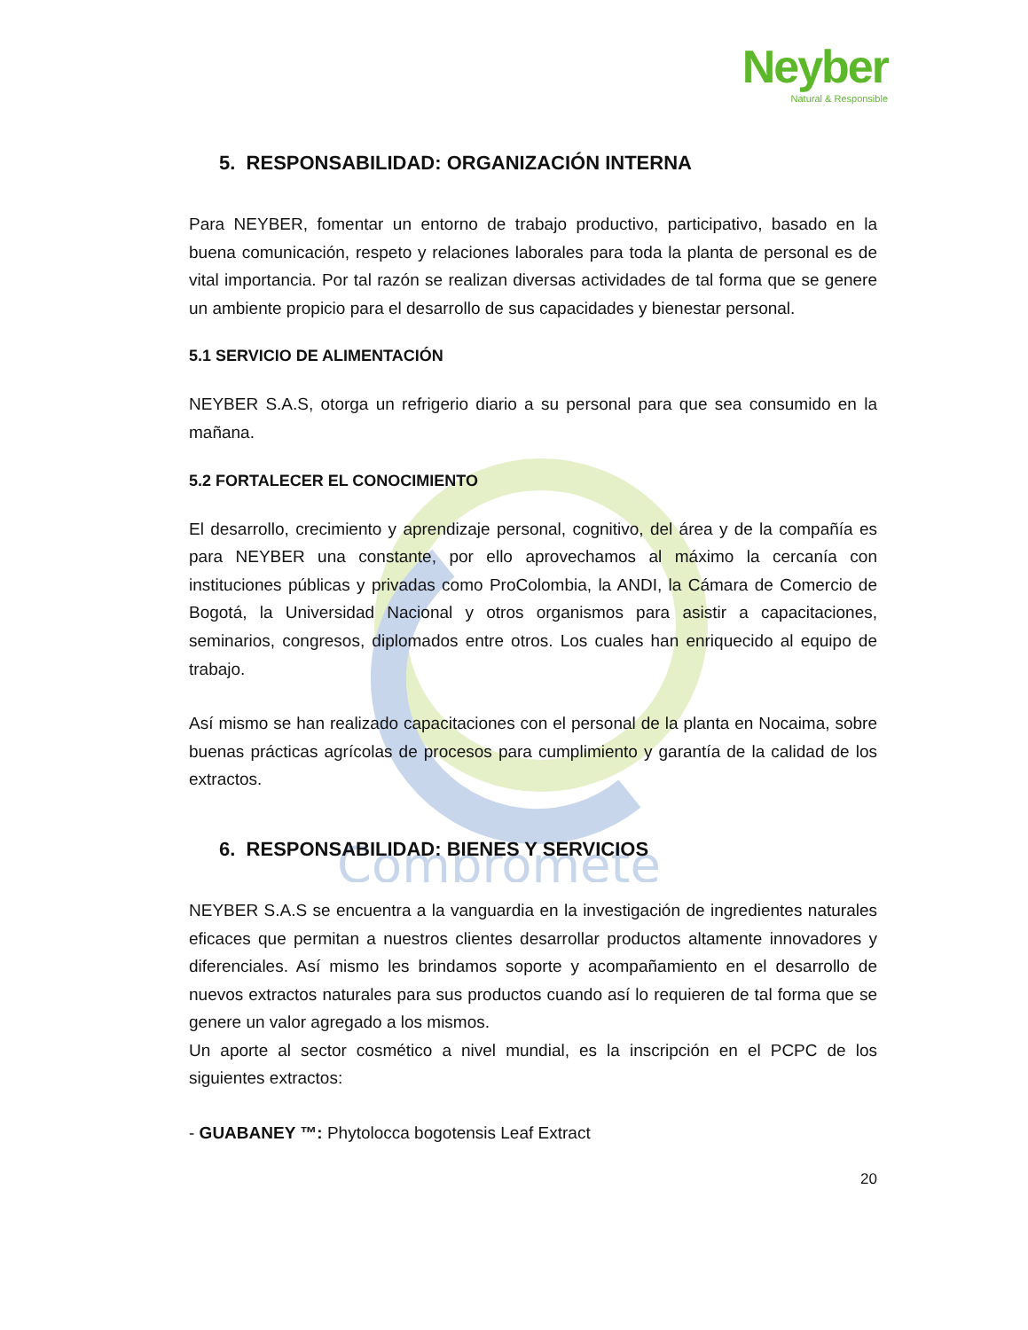Compromete
Neyber
Natural & Responsible
5. RESPONSABILIDAD: ORGANIZACIÓN INTERNA
Para NEYBER, fomentar un entorno de trabajo productivo, participativo, basado en la buena comunicación, respeto y relaciones laborales para toda la planta de personal es de vital importancia. Por tal razón se realizan diversas actividades de tal forma que se genere un ambiente propicio para el desarrollo de sus capacidades y bienestar personal.
5.1 SERVICIO DE ALIMENTACIÓN
NEYBER S.A.S, otorga un refrigerio diario a su personal para que sea consumido en la mañana.
5.2 FORTALECER EL CONOCIMIENTO
El desarrollo, crecimiento y aprendizaje personal, cognitivo, del área y de la compañía es para NEYBER una constante, por ello aprovechamos al máximo la cercanía con instituciones públicas y privadas como ProColombia, la ANDI, la Cámara de Comercio de Bogotá, la Universidad Nacional y otros organismos para asistir a capacitaciones, seminarios, congresos, diplomados entre otros. Los cuales han enriquecido al equipo de trabajo.
Así mismo se han realizado capacitaciones con el personal de la planta en Nocaima, sobre buenas prácticas agrícolas de procesos para cumplimiento y garantía de la calidad de los extractos.
6. RESPONSABILIDAD: BIENES Y SERVICIOS
NEYBER S.A.S se encuentra a la vanguardia en la investigación de ingredientes naturales eficaces que permitan a nuestros clientes desarrollar productos altamente innovadores y diferenciales. Así mismo les brindamos soporte y acompañamiento en el desarrollo de nuevos extractos naturales para sus productos cuando así lo requieren de tal forma que se genere un valor agregado a los mismos.
Un aporte al sector cosmético a nivel mundial, es la inscripción en el PCPC de los siguientes extractos:
- GUABANEY ™: Phytolocca bogotensis Leaf Extract
20